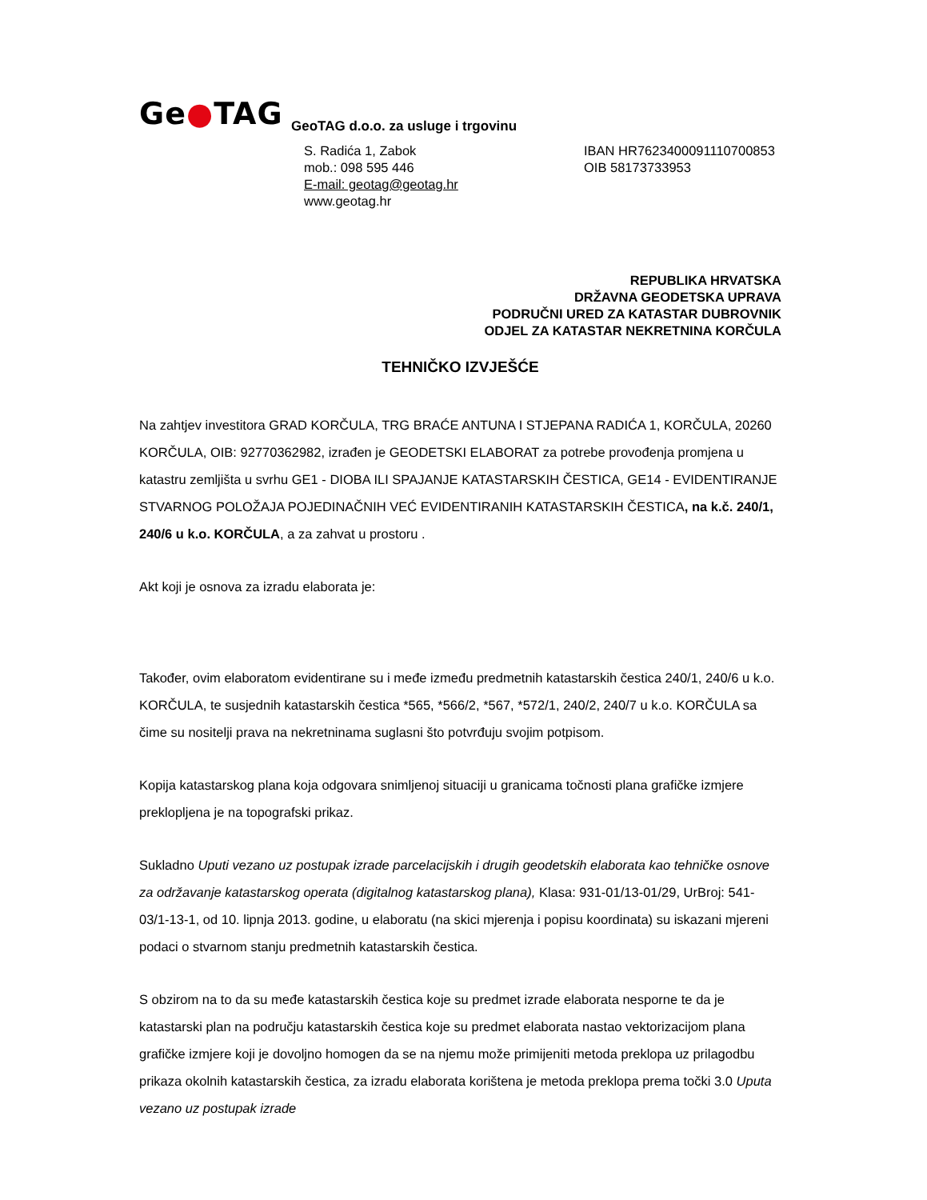Ge●TAG
GeoTAG d.o.o. za usluge i trgovinu
S. Radića 1, Zabok
mob.: 098 595 446
E-mail: geotag@geotag.hr
www.geotag.hr
IBAN HR7623400091110700853
OIB 58173733953
REPUBLIKA HRVATSKA
DRŽAVNA GEODETSKA UPRAVA
PODRUČNI URED ZA KATASTAR DUBROVNIK
ODJEL ZA KATASTAR NEKRETNINA KORČULA
TEHNIČKO IZVJEŠĆE
Na zahtjev investitora GRAD KORČULA, TRG BRAĆE ANTUNA I STJEPANA RADIĆA 1, KORČULA, 20260 KORČULA, OIB: 92770362982, izrađen je GEODETSKI ELABORAT za potrebe provođenja promjena u katastru zemljišta u svrhu GE1 - DIOBA ILI SPAJANJE KATASTARSKIH ČESTICA, GE14 - EVIDENTIRANJE STVARNOG POLOŽAJA POJEDINAČNIH VEĆ EVIDENTIRANIH KATASTARSKIH ČESTICA, na k.č. 240/1, 240/6 u k.o. KORČULA, a za zahvat u prostoru .
Akt koji je osnova za izradu elaborata je:
Također, ovim elaboratom evidentirane su i međe između predmetnih katastarskih čestica 240/1, 240/6 u k.o. KORČULA, te susjednih katastarskih čestica *565, *566/2, *567, *572/1, 240/2, 240/7 u k.o. KORČULA sa čime su nositelji prava na nekretninama suglasni što potvrđuju svojim potpisom.
Kopija katastarskog plana koja odgovara snimljenoj situaciji u granicama točnosti plana grafičke izmjere preklopljena je na topografski prikaz.
Sukladno Uputi vezano uz postupak izrade parcelacijskih i drugih geodetskih elaborata kao tehničke osnove za održavanje katastarskog operata (digitalnog katastarskog plana), Klasa: 931-01/13-01/29, UrBroj: 541-03/1-13-1, od 10. lipnja 2013. godine, u elaboratu (na skici mjerenja i popisu koordinata) su iskazani mjereni podaci o stvarnom stanju predmetnih katastarskih čestica.
S obzirom na to da su međe katastarskih čestica koje su predmet izrade elaborata nesporne te da je katastarski plan na području katastarskih čestica koje su predmet elaborata nastao vektorizacijom plana grafičke izmjere koji je dovoljno homogen da se na njemu može primijeniti metoda preklopa uz prilagodbu prikaza okolnih katastarskih čestica, za izradu elaborata korištena je metoda preklopa prema točki 3.0 Uputa vezano uz postupak izrade